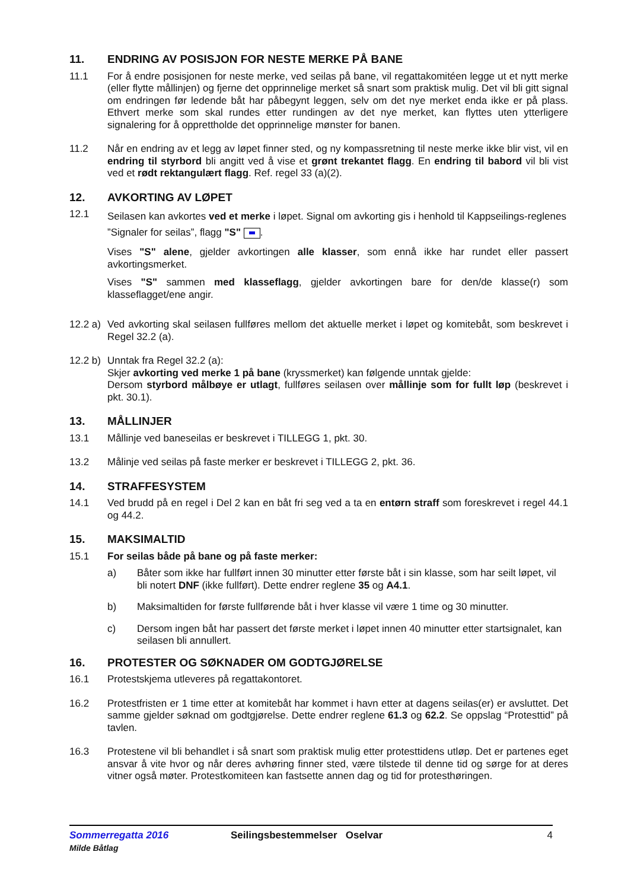11. ENDRING AV POSISJON FOR NESTE MERKE PÅ BANE
11.1 For å endre posisjonen for neste merke, ved seilas på bane, vil regattakomitéen legge ut et nytt merke (eller flytte mållinjen) og fjerne det opprinnelige merket så snart som praktisk mulig. Det vil bli gitt signal om endringen før ledende båt har påbegynt leggen, selv om det nye merket enda ikke er på plass. Ethvert merke som skal rundes etter rundingen av det nye merket, kan flyttes uten ytterligere signalering for å opprettholde det opprinnelige mønster for banen.
11.2 Når en endring av et legg av løpet finner sted, og ny kompassretning til neste merke ikke blir vist, vil en endring til styrbord bli angitt ved å vise et grønt trekantet flagg. En endring til babord vil bli vist ved et rødt rektangulært flagg. Ref. regel 33 (a)(2).
12. AVKORTING AV LØPET
12.1
Seilasen kan avkortes ved et merke i løpet. Signal om avkorting gis i henhold til Kappseilings-reglenes ”Signaler for seilas”, flagg "S" .
Vises "S" alene, gjelder avkortingen alle klasser, som ennå ikke har rundet eller passert avkortingsmerket.
Vises "S" sammen med klasseflagg, gjelder avkortingen bare for den/de klasse(r) som klasseflagget/ene angir.
12.2 a)
Ved avkorting skal seilasen fullføres mellom det aktuelle merket i løpet og komitebåt, som beskrevet i Regel 32.2 (a).
12.2 b)
Unntak fra Regel 32.2 (a):
Skjer avkorting ved merke 1 på bane (kryssmerket) kan følgende unntak gjelde:
Dersom styrbord målbøye er utlagt, fullføres seilasen over mållinje som for fullt løp (beskrevet i pkt. 30.1).
13. MÅLLINJER
13.1 Mållinje ved baneseilas er beskrevet i TILLEGG 1, pkt. 30.
13.2 Målinje ved seilas på faste merker er beskrevet i TILLEGG 2, pkt. 36.
14. STRAFFESYSTEM
14.1 Ved brudd på en regel i Del 2 kan en båt fri seg ved a ta en entørn straff som foreskrevet i regel 44.1 og 44.2.
15. MAKSIMALTID
15.1 For seilas både på bane og på faste merker:
a) Båter som ikke har fullført innen 30 minutter etter første båt i sin klasse, som har seilt løpet, vil bli notert DNF (ikke fullført). Dette endrer reglene 35 og A4.1.
b) Maksimaltiden for første fullførende båt i hver klasse vil være 1 time og 30 minutter.
c) Dersom ingen båt har passert det første merket i løpet innen 40 minutter etter startsignalet, kan seilasen bli annullert.
16. PROTESTER OG SØKNADER OM GODTGJØRELSE
16.1 Protestskjema utleveres på regattakontoret.
16.2 Protestfristen er 1 time etter at komitebåt har kommet i havn etter at dagens seilas(er) er avsluttet. Det samme gjelder søknad om godtgjørelse. Dette endrer reglene 61.3 og 62.2. Se oppslag “Protesttid” på tavlen.
16.3 Protestene vil bli behandlet i så snart som praktisk mulig etter protesttidens utløp. Det er partenes eget ansvar å vite hvor og når deres avhøring finner sted, være tilstede til denne tid og sørge for at deres vitner også møter. Protestkomiteen kan fastsette annen dag og tid for protesthøringen.
Sommerregatta 2016
Milde Båtlag
Seilingsbestemmelser Oselvar 4